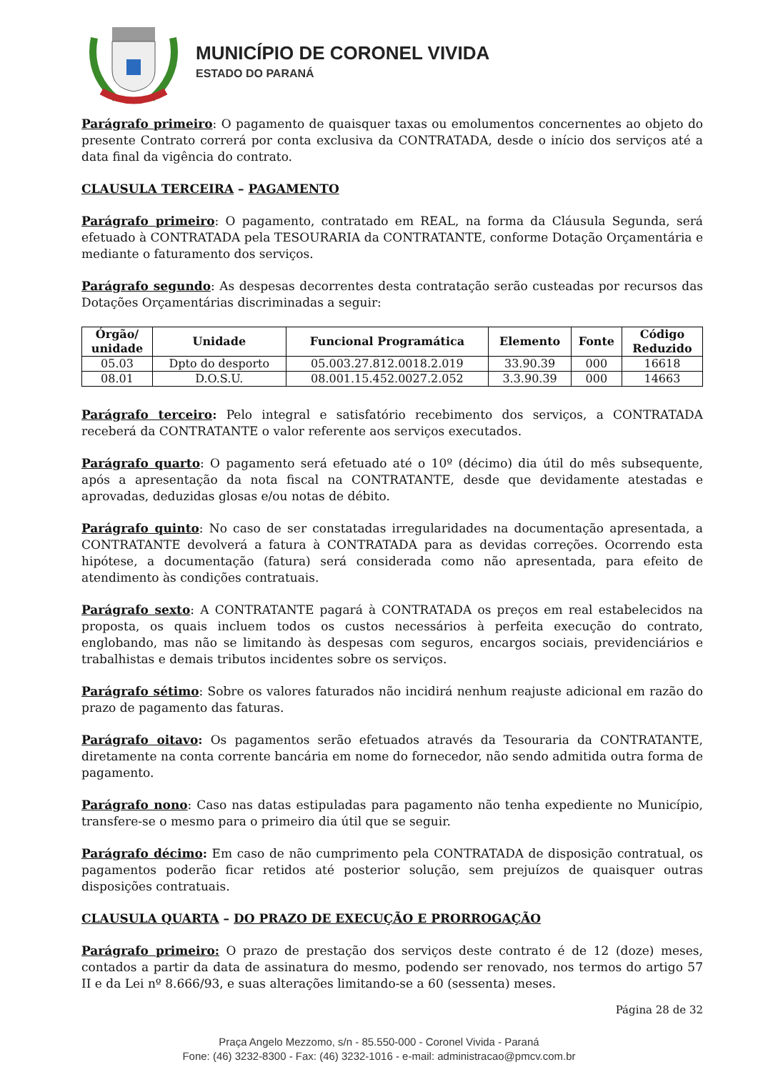MUNICÍPIO DE CORONEL VIVIDA
ESTADO DO PARANÁ
Parágrafo primeiro: O pagamento de quaisquer taxas ou emolumentos concernentes ao objeto do presente Contrato correrá por conta exclusiva da CONTRATADA, desde o início dos serviços até a data final da vigência do contrato.
CLAUSULA TERCEIRA – PAGAMENTO
Parágrafo primeiro: O pagamento, contratado em REAL, na forma da Cláusula Segunda, será efetuado à CONTRATADA pela TESOURARIA da CONTRATANTE, conforme Dotação Orçamentária e mediante o faturamento dos serviços.
Parágrafo segundo: As despesas decorrentes desta contratação serão custeadas por recursos das Dotações Orçamentárias discriminadas a seguir:
| Órgão/ unidade | Unidade | Funcional Programática | Elemento | Fonte | Código Reduzido |
| --- | --- | --- | --- | --- | --- |
| 05.03 | Dpto do desporto | 05.003.27.812.0018.2.019 | 33.90.39 | 000 | 16618 |
| 08.01 | D.O.S.U. | 08.001.15.452.0027.2.052 | 3.3.90.39 | 000 | 14663 |
Parágrafo terceiro: Pelo integral e satisfatório recebimento dos serviços, a CONTRATADA receberá da CONTRATANTE o valor referente aos serviços executados.
Parágrafo quarto: O pagamento será efetuado até o 10º (décimo) dia útil do mês subsequente, após a apresentação da nota fiscal na CONTRATANTE, desde que devidamente atestadas e aprovadas, deduzidas glosas e/ou notas de débito.
Parágrafo quinto: No caso de ser constatadas irregularidades na documentação apresentada, a CONTRATANTE devolverá a fatura à CONTRATADA para as devidas correções. Ocorrendo esta hipótese, a documentação (fatura) será considerada como não apresentada, para efeito de atendimento às condições contratuais.
Parágrafo sexto: A CONTRATANTE pagará à CONTRATADA os preços em real estabelecidos na proposta, os quais incluem todos os custos necessários à perfeita execução do contrato, englobando, mas não se limitando às despesas com seguros, encargos sociais, previdenciários e trabalhistas e demais tributos incidentes sobre os serviços.
Parágrafo sétimo: Sobre os valores faturados não incidirá nenhum reajuste adicional em razão do prazo de pagamento das faturas.
Parágrafo oitavo: Os pagamentos serão efetuados através da Tesouraria da CONTRATANTE, diretamente na conta corrente bancária em nome do fornecedor, não sendo admitida outra forma de pagamento.
Parágrafo nono: Caso nas datas estipuladas para pagamento não tenha expediente no Município, transfere-se o mesmo para o primeiro dia útil que se seguir.
Parágrafo décimo: Em caso de não cumprimento pela CONTRATADA de disposição contratual, os pagamentos poderão ficar retidos até posterior solução, sem prejuízos de quaisquer outras disposições contratuais.
CLAUSULA QUARTA – DO PRAZO DE EXECUÇÃO E PRORROGAÇÃO
Parágrafo primeiro: O prazo de prestação dos serviços deste contrato é de 12 (doze) meses, contados a partir da data de assinatura do mesmo, podendo ser renovado, nos termos do artigo 57 II e da Lei nº 8.666/93, e suas alterações limitando-se a 60 (sessenta) meses.
Página 28 de 32
Praça Angelo Mezzomo, s/n - 85.550-000 - Coronel Vivida - Paraná
Fone: (46) 3232-8300 - Fax: (46) 3232-1016 - e-mail: administracao@pmcv.com.br